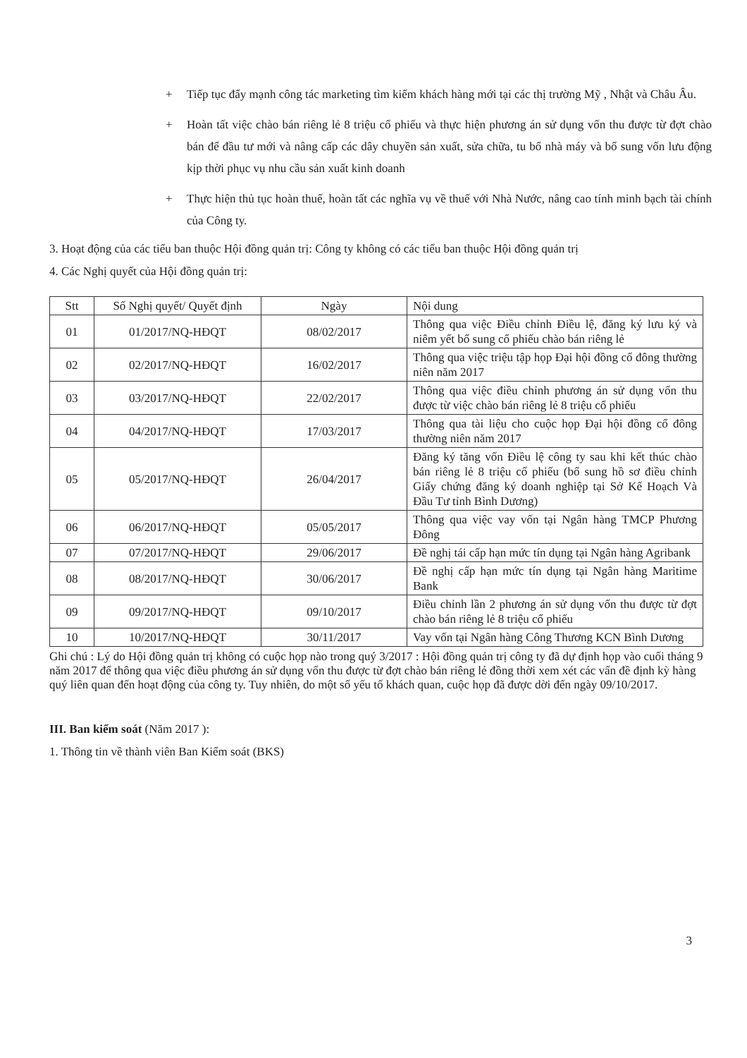+ Tiếp tục đẩy mạnh công tác marketing tìm kiếm khách hàng mới tại các thị trường Mỹ , Nhật và Châu Âu.
+ Hoàn tất việc chào bán riêng lẻ 8 triệu cổ phiếu và thực hiện phương án sử dụng vốn thu được từ đợt chào bán để đầu tư mới và nâng cấp các dây chuyền sản xuất, sửa chữa, tu bổ nhà máy và bổ sung vốn lưu động kịp thời phục vụ nhu cầu sản xuất kinh doanh
+ Thực hiện thủ tục hoàn thuế, hoàn tất các nghĩa vụ về thuế với Nhà Nước, nâng cao tính minh bạch tài chính của Công ty.
3. Hoạt động của các tiểu ban thuộc Hội đồng quản trị: Công ty không có các tiểu ban thuộc Hội đồng quản trị
4. Các Nghị quyết của Hội đồng quản trị:
| Stt | Số Nghị quyết/ Quyết định | Ngày | Nội dung |
| --- | --- | --- | --- |
| 01 | 01/2017/NQ-HĐQT | 08/02/2017 | Thông qua việc Điều chỉnh Điều lệ, đăng ký lưu ký và niêm yết bổ sung cổ phiếu chào bán riêng lẻ |
| 02 | 02/2017/NQ-HĐQT | 16/02/2017 | Thông qua việc triệu tập họp Đại hội đồng cổ đông thường niên năm 2017 |
| 03 | 03/2017/NQ-HĐQT | 22/02/2017 | Thông qua việc điều chỉnh phương án sử dụng vốn thu được từ việc chào bán riêng lẻ 8 triệu cổ phiếu |
| 04 | 04/2017/NQ-HĐQT | 17/03/2017 | Thông qua tài liệu cho cuộc họp Đại hội đồng cổ đông thường niên năm 2017 |
| 05 | 05/2017/NQ-HĐQT | 26/04/2017 | Đăng ký tăng vốn Điều lệ công ty sau khi kết thúc chào bán riêng lẻ 8 triệu cổ phiếu (bổ sung hồ sơ điều chỉnh Giấy chứng đăng ký doanh nghiệp tại Sở Kế Hoạch Và Đầu Tư tỉnh Bình Dương) |
| 06 | 06/2017/NQ-HĐQT | 05/05/2017 | Thông qua việc vay vốn tại Ngân hàng TMCP Phương Đông |
| 07 | 07/2017/NQ-HĐQT | 29/06/2017 | Đề nghị tái cấp hạn mức tín dụng tại Ngân hàng Agribank |
| 08 | 08/2017/NQ-HĐQT | 30/06/2017 | Đề nghị cấp hạn mức tín dụng tại Ngân hàng Maritime Bank |
| 09 | 09/2017/NQ-HĐQT | 09/10/2017 | Điều chỉnh lần 2 phương án sử dụng vốn thu được từ đợt chào bán riêng lẻ 8 triệu cổ phiếu |
| 10 | 10/2017/NQ-HĐQT | 30/11/2017 | Vay vốn tại Ngân hàng Công Thương KCN Bình Dương |
Ghi chú : Lý do Hội đồng quản trị không có cuộc họp nào trong quý 3/2017 : Hội đồng quản trị công ty đã dự định họp vào cuối tháng 9 năm 2017 để thông qua việc điều phương án sử dụng vốn thu được từ đợt chào bán riêng lẻ đồng thời xem xét các vấn đề định kỳ hàng quý liên quan đến hoạt động của công ty. Tuy nhiên, do một số yếu tố khách quan, cuộc họp đã được dời đến ngày 09/10/2017.
III. Ban kiểm soát (Năm 2017 ):
1. Thông tin về thành viên Ban Kiểm soát (BKS)
3